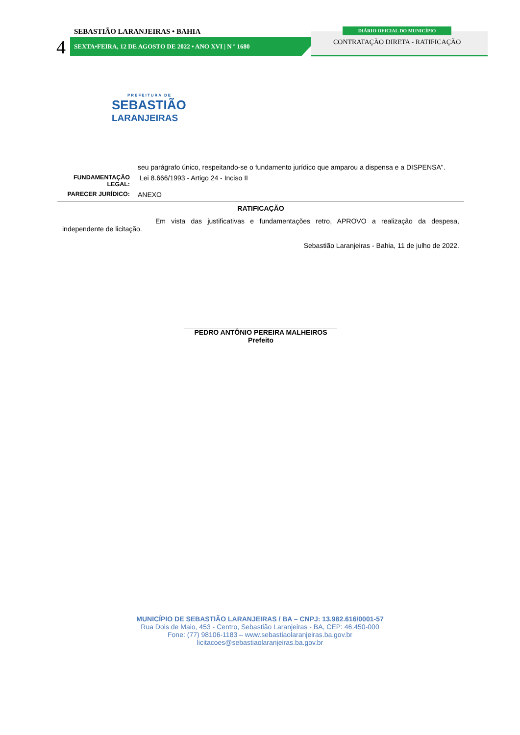SEBASTIÃO LARANJEIRAS • BAHIA
4 SEXTA•FEIRA, 12 DE AGOSTO DE 2022 • ANO XVI | N º 1680
DIÁRIO OFICIAL DO MUNICÍPIO
CONTRATAÇÃO DIRETA - RATIFICAÇÃO
PREFEITURA DE
SEBASTIÃO
LARANJEIRAS
| | seu parágrafo único, respeitando-se o fundamento jurídico que amparou a dispensa e a DISPENSA". |
| FUNDAMENTAÇÃO LEGAL: | Lei 8.666/1993 - Artigo 24 - Inciso II |
| PARECER JURÍDICO: | ANEXO |
RATIFICAÇÃO
Em vista das justificativas e fundamentações retro, APROVO a realização da despesa, independente de licitação.
Sebastião Laranjeiras - Bahia, 11 de julho de 2022.
PEDRO ANTÔNIO PEREIRA MALHEIROS
Prefeito
MUNICÍPIO DE SEBASTIÃO LARANJEIRAS / BA – CNPJ: 13.982.616/0001-57
Rua Dois de Maio, 453 - Centro, Sebastião Laranjeiras - BA, CEP: 46.450-000
Fone: (77) 98106-1183 – www.sebastiaolaranjeiras.ba.gov.br
licitacoes@sebastiaolaranjeiras.ba.gov.br